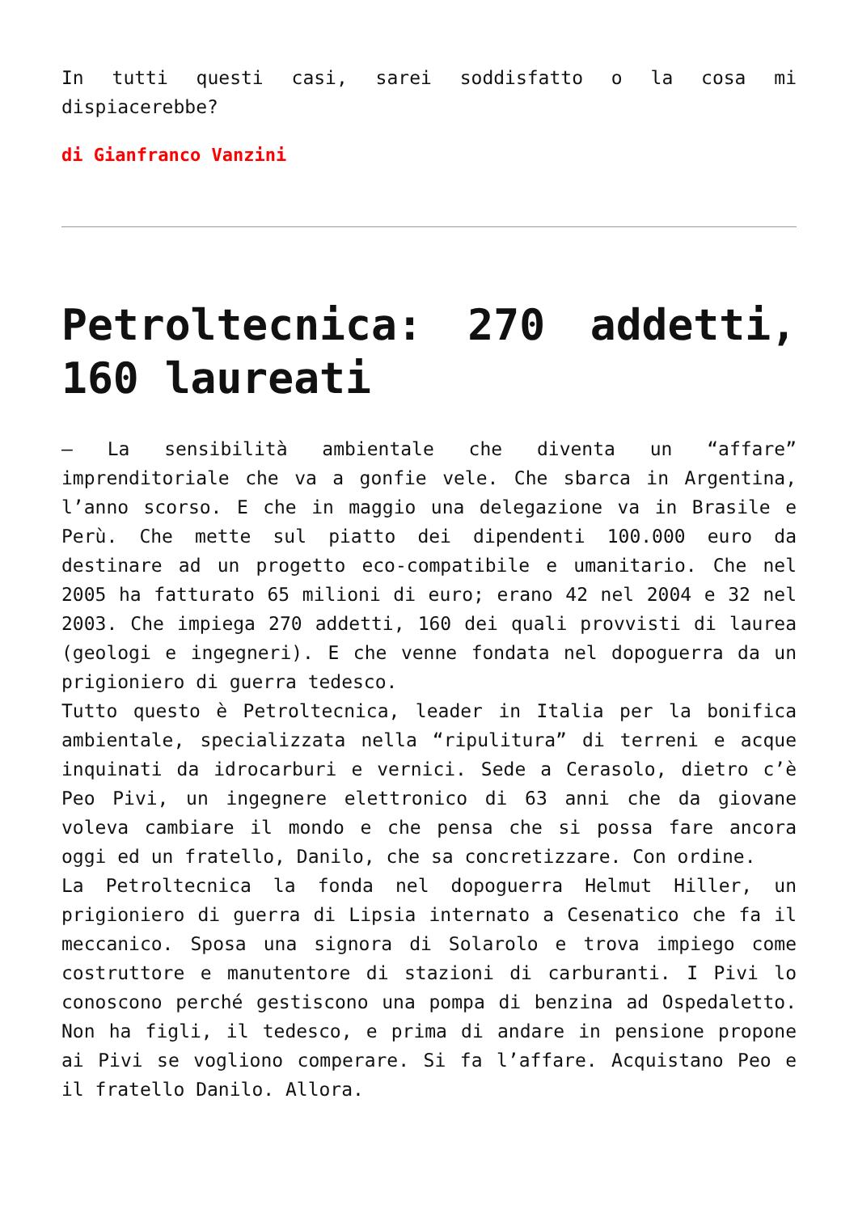In tutti questi casi, sarei soddisfatto o la cosa mi dispiacerebbe?
di Gianfranco Vanzini
Petroltecnica: 270 addetti, 160 laureati
– La sensibilità ambientale che diventa un “affare” imprenditoriale che va a gonfie vele. Che sbarca in Argentina, l’anno scorso. E che in maggio una delegazione va in Brasile e Perù. Che mette sul piatto dei dipendenti 100.000 euro da destinare ad un progetto eco-compatibile e umanitario. Che nel 2005 ha fatturato 65 milioni di euro; erano 42 nel 2004 e 32 nel 2003. Che impiega 270 addetti, 160 dei quali provvisti di laurea (geologi e ingegneri). E che venne fondata nel dopoguerra da un prigioniero di guerra tedesco.
Tutto questo è Petroltecnica, leader in Italia per la bonifica ambientale, specializzata nella “ripulitura” di terreni e acque inquinati da idrocarburi e vernici. Sede a Cerasolo, dietro c’è Peo Pivi, un ingegnere elettronico di 63 anni che da giovane voleva cambiare il mondo e che pensa che si possa fare ancora oggi ed un fratello, Danilo, che sa concretizzare. Con ordine.
La Petroltecnica la fonda nel dopoguerra Helmut Hiller, un prigioniero di guerra di Lipsia internato a Cesenatico che fa il meccanico. Sposa una signora di Solarolo e trova impiego come costruttore e manutentore di stazioni di carburanti. I Pivi lo conoscono perché gestiscono una pompa di benzina ad Ospedaletto. Non ha figli, il tedesco, e prima di andare in pensione propone ai Pivi se vogliono comperare. Si fa l’affare. Acquistano Peo e il fratello Danilo. Allora.